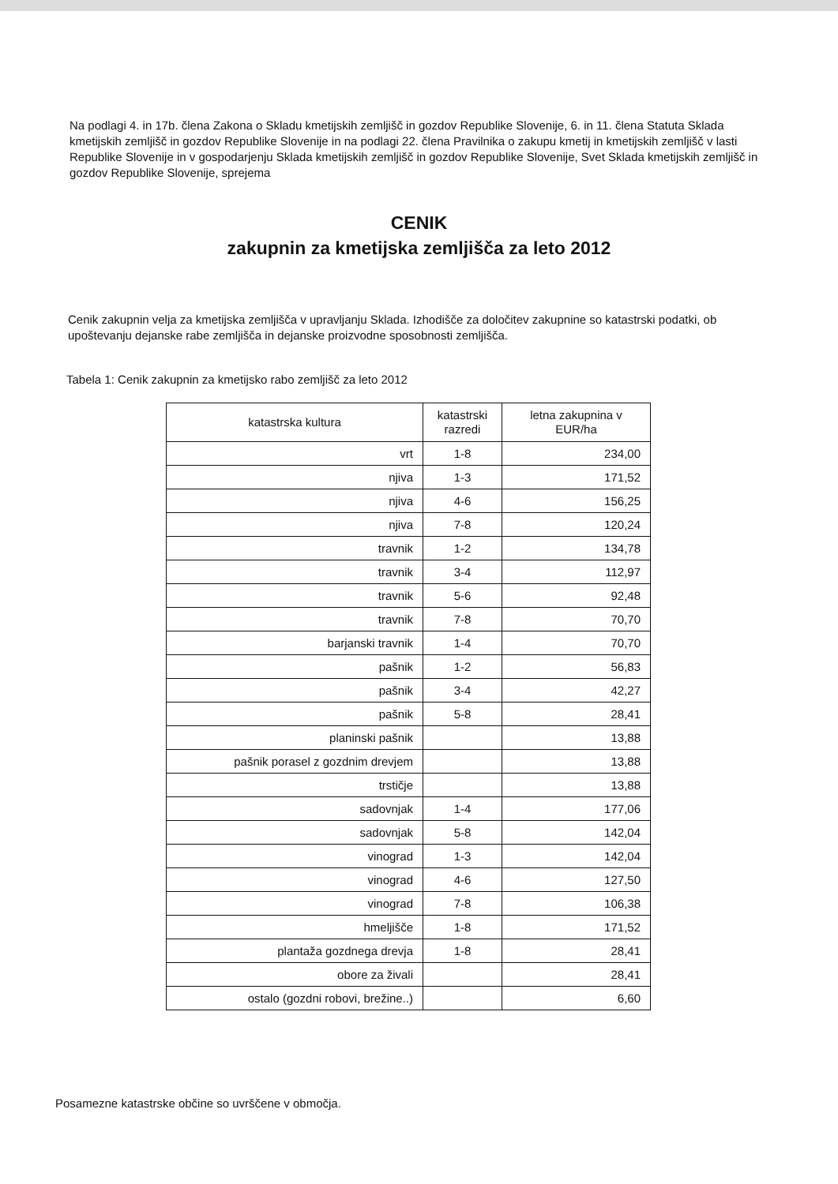Na podlagi 4. in 17b. člena Zakona o Skladu kmetijskih zemljišč in gozdov Republike Slovenije, 6. in 11. člena Statuta Sklada kmetijskih zemljišč in gozdov Republike Slovenije in na podlagi 22. člena Pravilnika o zakupu kmetij in kmetijskih zemljišč v lasti Republike Slovenije in v gospodarjenju Sklada kmetijskih zemljišč in gozdov Republike Slovenije, Svet Sklada kmetijskih zemljišč in gozdov Republike Slovenije, sprejema
CENIK
zakupnin za kmetijska zemljišča za leto 2012
Cenik zakupnin velja za kmetijska zemljišča v upravljanju Sklada. Izhodišče za določitev zakupnine so katastrski podatki, ob upoštevanju dejanske rabe zemljišča in dejanske proizvodne sposobnosti zemljišča.
Tabela 1: Cenik zakupnin za kmetijsko rabo zemljišč za leto 2012
| katastrska kultura | katastrski razredi | letna zakupnina v EUR/ha |
| --- | --- | --- |
| vrt | 1-8 | 234,00 |
| njiva | 1-3 | 171,52 |
| njiva | 4-6 | 156,25 |
| njiva | 7-8 | 120,24 |
| travnik | 1-2 | 134,78 |
| travnik | 3-4 | 112,97 |
| travnik | 5-6 | 92,48 |
| travnik | 7-8 | 70,70 |
| barjanski travnik | 1-4 | 70,70 |
| pašnik | 1-2 | 56,83 |
| pašnik | 3-4 | 42,27 |
| pašnik | 5-8 | 28,41 |
| planinski pašnik | | 13,88 |
| pašnik porasel z gozdnim drevjem | | 13,88 |
| trstičje | | 13,88 |
| sadovnjak | 1-4 | 177,06 |
| sadovnjak | 5-8 | 142,04 |
| vinograd | 1-3 | 142,04 |
| vinograd | 4-6 | 127,50 |
| vinograd | 7-8 | 106,38 |
| hmeljišče | 1-8 | 171,52 |
| plantaža gozdnega drevja | 1-8 | 28,41 |
| obore za živali | | 28,41 |
| ostalo (gozdni robovi, brežine..) | | 6,60 |
Posamezne katastrske občine so uvrščene v območja.